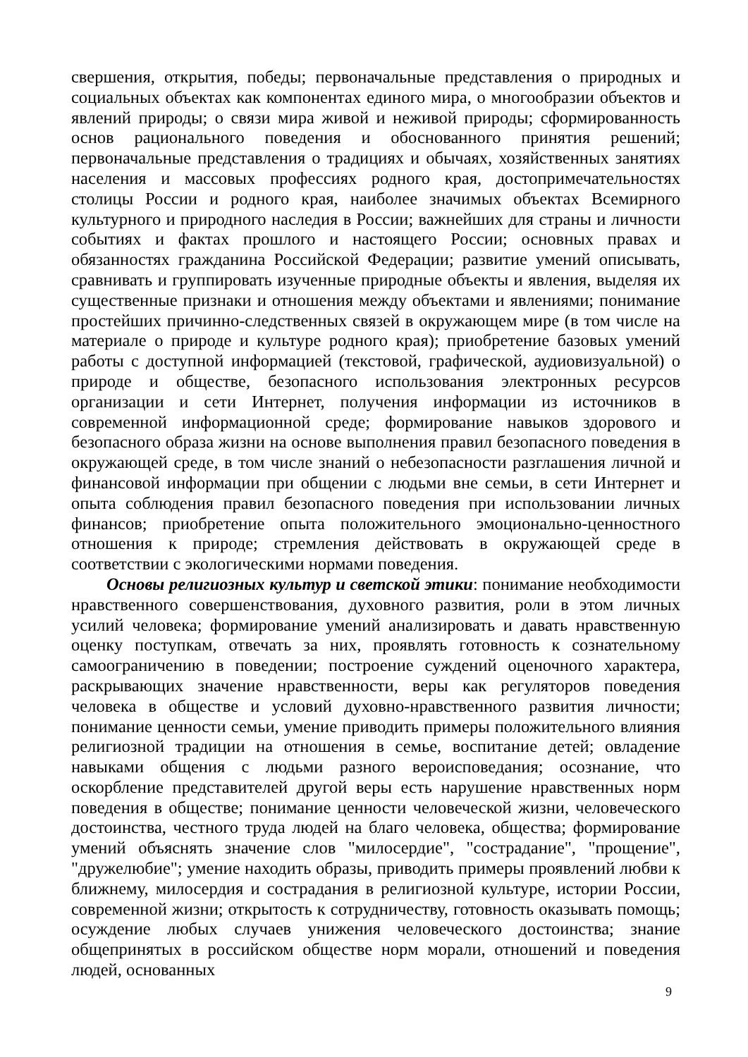свершения, открытия, победы; первоначальные представления о природных и социальных объектах как компонентах единого мира, о многообразии объектов и явлений природы; о связи мира живой и неживой природы; сформированность основ рационального поведения и обоснованного принятия решений; первоначальные представления о традициях и обычаях, хозяйственных занятиях населения и массовых профессиях родного края, достопримечательностях столицы России и родного края, наиболее значимых объектах Всемирного культурного и природного наследия в России; важнейших для страны и личности событиях и фактах прошлого и настоящего России; основных правах и обязанностях гражданина Российской Федерации; развитие умений описывать, сравнивать и группировать изученные природные объекты и явления, выделяя их существенные признаки и отношения между объектами и явлениями; понимание простейших причинно-следственных связей в окружающем мире (в том числе на материале о природе и культуре родного края); приобретение базовых умений работы с доступной информацией (текстовой, графической, аудиовизуальной) о природе и обществе, безопасного использования электронных ресурсов организации и сети Интернет, получения информации из источников в современной информационной среде; формирование навыков здорового и безопасного образа жизни на основе выполнения правил безопасного поведения в окружающей среде, в том числе знаний о небезопасности разглашения личной и финансовой информации при общении с людьми вне семьи, в сети Интернет и опыта соблюдения правил безопасного поведения при использовании личных финансов; приобретение опыта положительного эмоционально-ценностного отношения к природе; стремления действовать в окружающей среде в соответствии с экологическими нормами поведения.
Основы религиозных культур и светской этики: понимание необходимости нравственного совершенствования, духовного развития, роли в этом личных усилий человека; формирование умений анализировать и давать нравственную оценку поступкам, отвечать за них, проявлять готовность к сознательному самоограничению в поведении; построение суждений оценочного характера, раскрывающих значение нравственности, веры как регуляторов поведения человека в обществе и условий духовно-нравственного развития личности; понимание ценности семьи, умение приводить примеры положительного влияния религиозной традиции на отношения в семье, воспитание детей; овладение навыками общения с людьми разного вероисповедания; осознание, что оскорбление представителей другой веры есть нарушение нравственных норм поведения в обществе; понимание ценности человеческой жизни, человеческого достоинства, честного труда людей на благо человека, общества; формирование умений объяснять значение слов "милосердие", "сострадание", "прощение", "дружелюбие"; умение находить образы, приводить примеры проявлений любви к ближнему, милосердия и сострадания в религиозной культуре, истории России, современной жизни; открытость к сотрудничеству, готовность оказывать помощь; осуждение любых случаев унижения человеческого достоинства; знание общепринятых в российском обществе норм морали, отношений и поведения людей, основанных
9